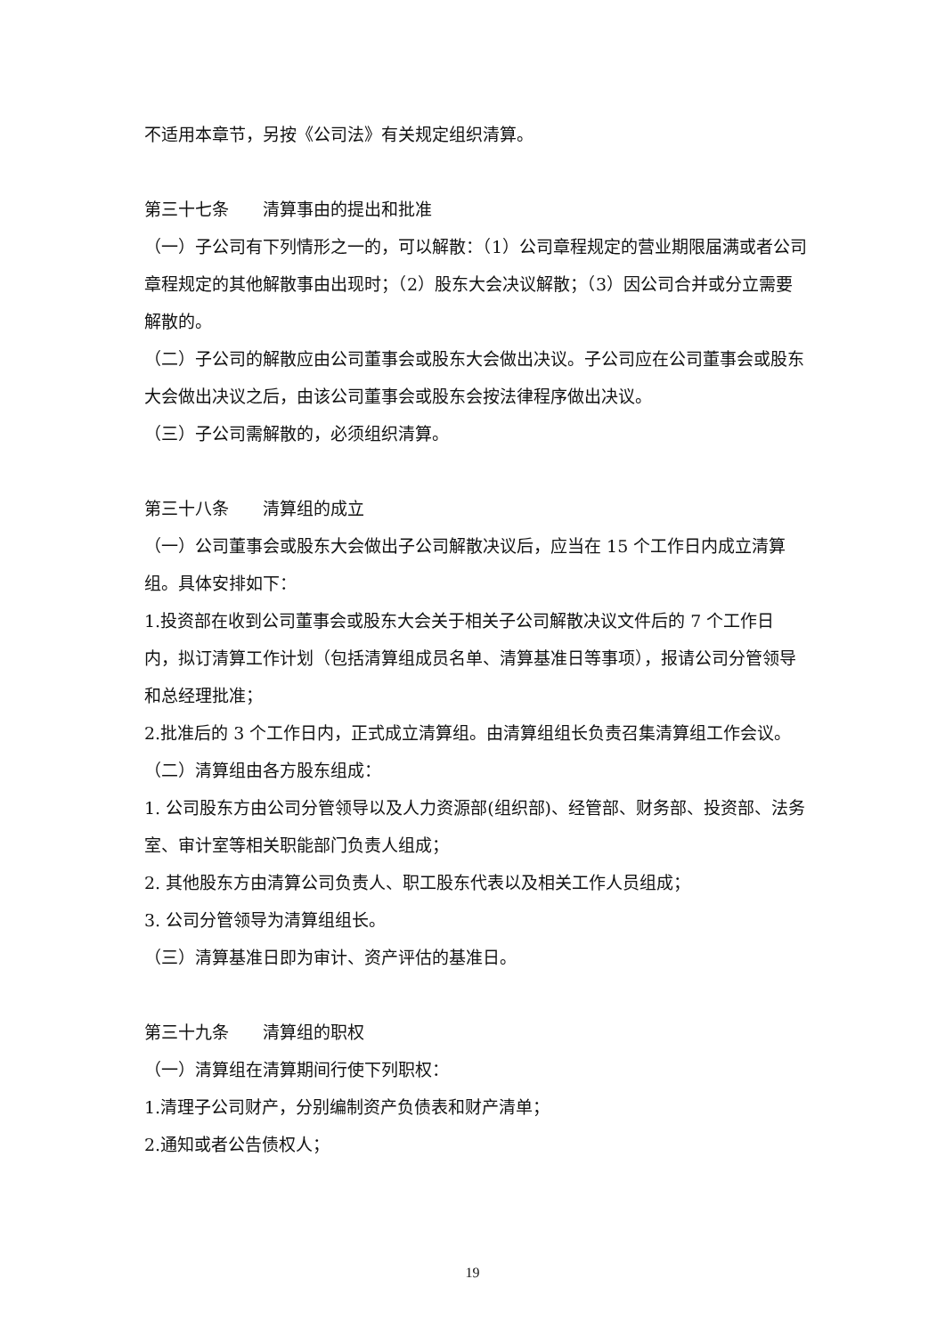不适用本章节，另按《公司法》有关规定组织清算。
第三十七条　　清算事由的提出和批准
（一）子公司有下列情形之一的，可以解散：（1）公司章程规定的营业期限届满或者公司章程规定的其他解散事由出现时；（2）股东大会决议解散；（3）因公司合并或分立需要解散的。
（二）子公司的解散应由公司董事会或股东大会做出决议。子公司应在公司董事会或股东大会做出决议之后，由该公司董事会或股东会按法律程序做出决议。
（三）子公司需解散的，必须组织清算。
第三十八条　　清算组的成立
（一）公司董事会或股东大会做出子公司解散决议后，应当在 15 个工作日内成立清算组。具体安排如下：
1.投资部在收到公司董事会或股东大会关于相关子公司解散决议文件后的 7 个工作日内，拟订清算工作计划（包括清算组成员名单、清算基准日等事项），报请公司分管领导和总经理批准；
2.批准后的 3 个工作日内，正式成立清算组。由清算组组长负责召集清算组工作会议。
（二）清算组由各方股东组成：
1. 公司股东方由公司分管领导以及人力资源部(组织部)、经管部、财务部、投资部、法务室、审计室等相关职能部门负责人组成；
2. 其他股东方由清算公司负责人、职工股东代表以及相关工作人员组成；
3. 公司分管领导为清算组组长。
（三）清算基准日即为审计、资产评估的基准日。
第三十九条　　清算组的职权
（一）清算组在清算期间行使下列职权：
1.清理子公司财产，分别编制资产负债表和财产清单；
2.通知或者公告债权人；
19